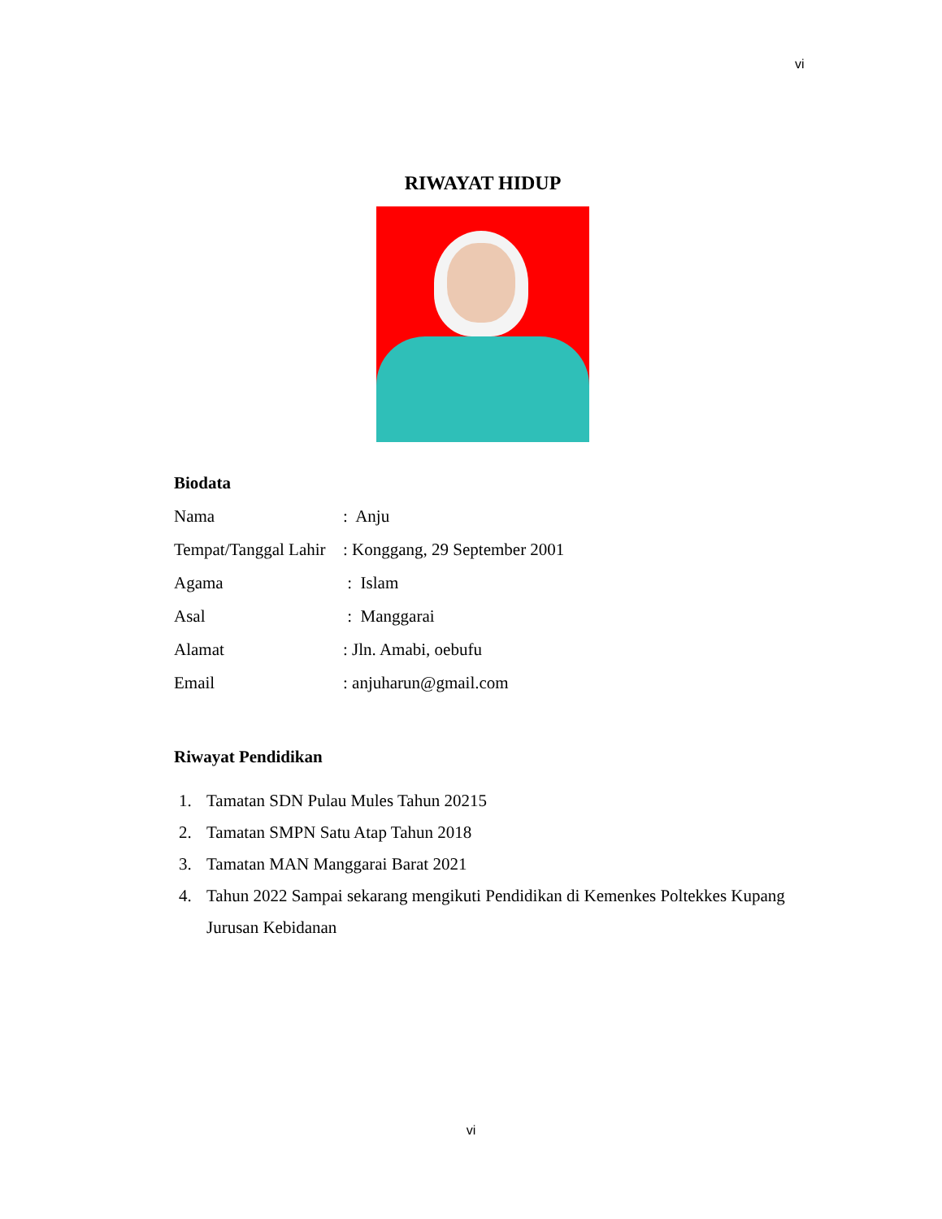vi
RIWAYAT HIDUP
Biodata
| Nama | : Anju |
| Tempat/Tanggal Lahir | : Konggang, 29 September 2001 |
| Agama | : Islam |
| Asal | : Manggarai |
| Alamat | : Jln. Amabi, oebufu |
| Email | : anjuharun@gmail.com |
Riwayat Pendidikan
1. Tamatan SDN Pulau Mules Tahun 20215
2. Tamatan SMPN Satu Atap Tahun 2018
3. Tamatan MAN Manggarai Barat 2021
4. Tahun 2022 Sampai sekarang mengikuti Pendidikan di Kemenkes Poltekkes Kupang Jurusan Kebidanan
vi